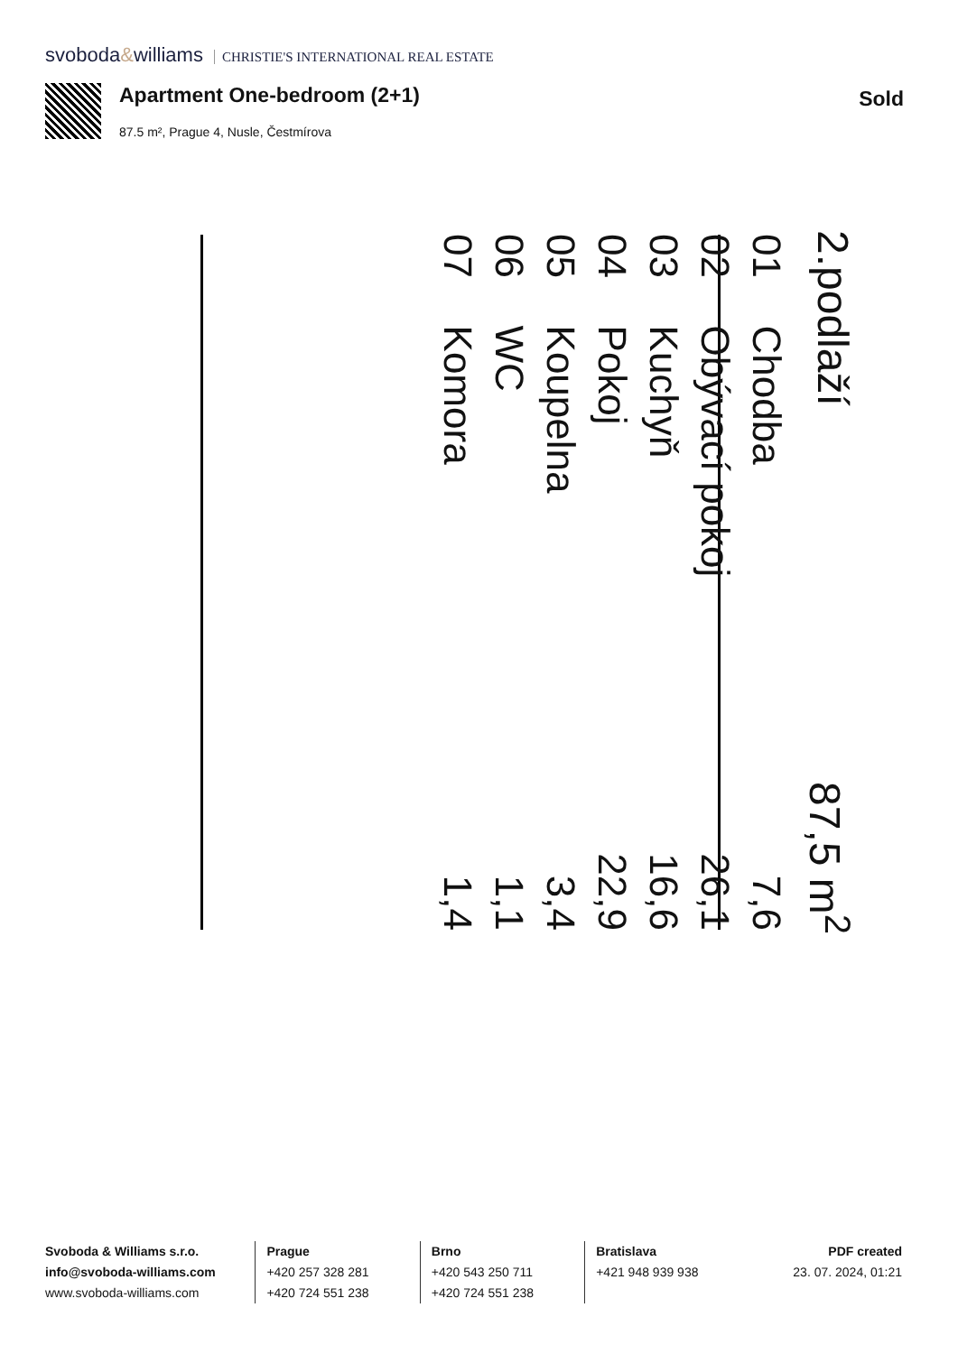svoboda&williams CHRISTIE'S INTERNATIONAL REAL ESTATE
Apartment One-bedroom (2+1)
87.5 m², Prague 4, Nusle, Čestmírova
Sold
2.podlaží 87,5 m<sup>2</sup>
| 01 | Chodba | 7,6 |
| 02 | Obývací pokoj | 26,1 |
| 03 | Kuchyň | 16,6 |
| 04 | Pokoj | 22,9 |
| 05 | Koupelna | 3,4 |
| 06 | WC | 1,1 |
| 07 | Komora | 1,4 |
Svoboda & Williams s.r.o.
info@svoboda-williams.com
www.svoboda-williams.com
Prague
+420 257 328 281
+420 724 551 238
Brno
+420 543 250 711
+420 724 551 238
Bratislava
+421 948 939 938
PDF created
23. 07. 2024, 01:21